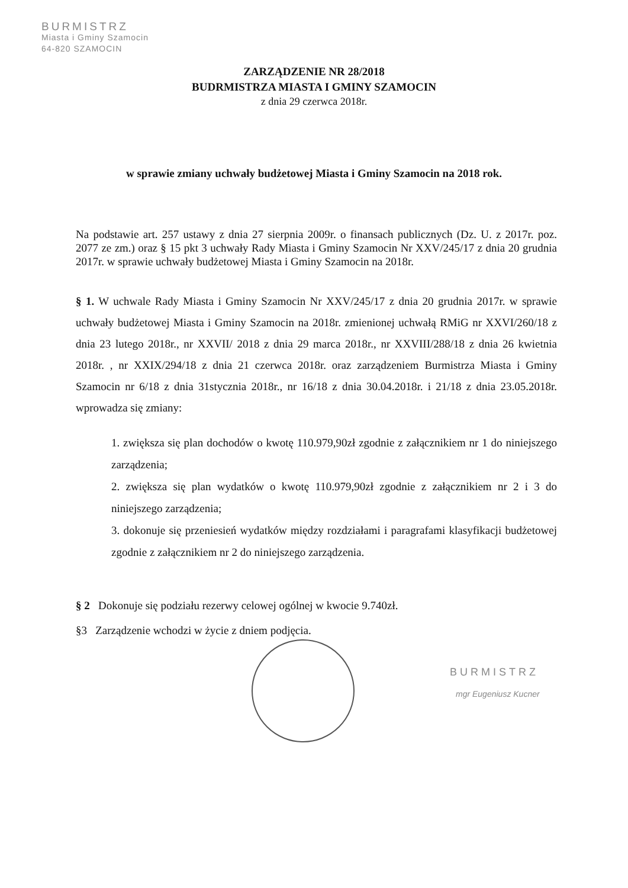BURMISTRZ
Miasta i Gminy Szamocin
64-820 SZAMOCIN
ZARZĄDZENIE NR 28/2018
BUDRMISTRZA MIASTA I GMINY SZAMOCIN
z dnia 29 czerwca 2018r.
w sprawie zmiany uchwały budżetowej Miasta i Gminy Szamocin na 2018 rok.
Na podstawie art. 257 ustawy z dnia 27 sierpnia 2009r. o finansach publicznych (Dz. U. z 2017r. poz. 2077 ze zm.) oraz § 15 pkt 3 uchwały Rady Miasta i Gminy Szamocin Nr XXV/245/17 z dnia 20 grudnia 2017r. w sprawie uchwały budżetowej Miasta i Gminy Szamocin na 2018r.
§ 1. W uchwale Rady Miasta i Gminy Szamocin Nr XXV/245/17 z dnia 20 grudnia 2017r. w sprawie uchwały budżetowej Miasta i Gminy Szamocin na 2018r. zmienionej uchwałą RMiG nr XXVI/260/18 z dnia 23 lutego 2018r., nr XXVII/ 2018 z dnia 29 marca 2018r., nr XXVIII/288/18 z dnia 26 kwietnia 2018r. , nr XXIX/294/18 z dnia 21 czerwca 2018r. oraz zarządzeniem Burmistrza Miasta i Gminy Szamocin nr 6/18 z dnia 31stycznia 2018r., nr 16/18 z dnia 30.04.2018r. i 21/18 z dnia 23.05.2018r. wprowadza się zmiany:
1. zwiększa się plan dochodów o kwotę 110.979,90zł zgodnie z załącznikiem nr 1 do niniejszego zarządzenia;
2. zwiększa się plan wydatków o kwotę 110.979,90zł zgodnie z załącznikiem nr 2 i 3 do niniejszego zarządzenia;
3. dokonuje się przeniesień wydatków między rozdziałami i paragrafami klasyfikacji budżetowej zgodnie z załącznikiem nr 2 do niniejszego zarządzenia.
§ 2 Dokonuje się podziału rezerwy celowej ogólnej w kwocie 9.740zł.
§3 Zarządzenie wchodzi w życie z dniem podjęcia.
BURMISTRZ
mgr Eugeniusz Kucner